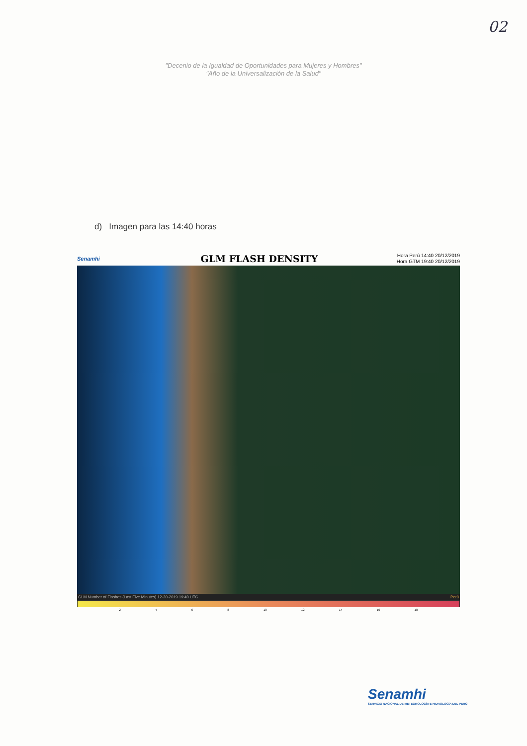02
"Decenio de la Igualdad de Oportunidades para Mujeres y Hombres"
"Año de la Universalización de la Salud"
d) Imagen para las 14:40 horas
Senamhi
GLM FLASH DENSITY
Hora Perú 14:40 20/12/2019
Hora GTM 19:40 20/12/2019
GLM Number of Flashes (Last Five Minutes) 12-20-2019 19:40 UTC Perú
2 4 6 8 10 12 14 16 18
Senamhi
SERVICIO NACIONAL DE METEOROLOGÍA E HIDROLOGÍA DEL PERÚ